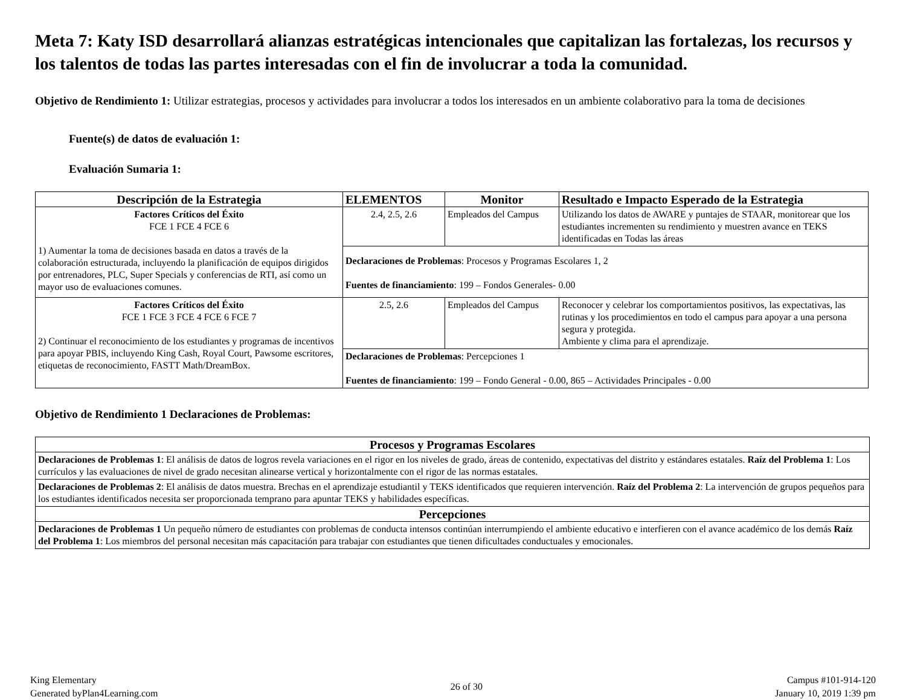Meta 7: Katy ISD desarrollará alianzas estratégicas intencionales que capitalizan las fortalezas, los recursos y los talentos de todas las partes interesadas con el fin de involucrar a toda la comunidad.
Objetivo de Rendimiento 1: Utilizar estrategias, procesos y actividades para involucrar a todos los interesados en un ambiente colaborativo para la toma de decisiones
Fuente(s) de datos de evaluación 1:
Evaluación Sumaria 1:
| Descripción de la Estrategia | ELEMENTOS | Monitor | Resultado e Impacto Esperado de la Estrategia |
| --- | --- | --- | --- |
| Factores Críticos del Éxito FCE 1 FCE 4 FCE 6 1) Aumentar la toma de decisiones basada en datos a través de la colaboración estructurada, incluyendo la planificación de equipos dirigidos por entrenadores, PLC, Super Specials y conferencias de RTI, así como un mayor uso de evaluaciones comunes. | 2.4, 2.5, 2.6 | Empleados del Campus | Utilizando los datos de AWARE y puntajes de STAAR, monitorear que los estudiantes incrementen su rendimiento y muestren avance en TEKS identificadas en Todas las áreas |
| | Declaraciones de Problemas : Procesos y Programas Escolares 1, 2 Fuentes de financiamiento : 199 – Fondos Generales- 0.00 | | |
| Factores Críticos del Éxito FCE 1 FCE 3 FCE 4 FCE 6 FCE 7 2) Continuar el reconocimiento de los estudiantes y programas de incentivos para apoyar PBIS, incluyendo King Cash, Royal Court, Pawsome escritores, etiquetas de reconocimiento, FASTT Math/DreamBox. | 2.5, 2.6 | Empleados del Campus | Reconocer y celebrar los comportamientos positivos, las expectativas, las rutinas y los procedimientos en todo el campus para apoyar a una persona segura y protegida. Ambiente y clima para el aprendizaje. |
| | Declaraciones de Problemas : Percepciones 1 Fuentes de financiamiento : 199 – Fondo General - 0.00, 865 – Actividades Principales - 0.00 | | |
Objetivo de Rendimiento 1 Declaraciones de Problemas:
| Procesos y Programas Escolares |
| --- |
| Declaraciones de Problemas 1 : El análisis de datos de logros revela variaciones en el rigor en los niveles de grado, áreas de contenido, expectativas del distrito y estándares estatales. Raíz del Problema 1 : Los currículos y las evaluaciones de nivel de grado necesitan alinearse vertical y horizontalmente con el rigor de las normas estatales. |
| Declaraciones de Problemas 2 : El análisis de datos muestra. Brechas en el aprendizaje estudiantil y TEKS identificados que requieren intervención. Raíz del Problema 2 : La intervención de grupos pequeños para los estudiantes identificados necesita ser proporcionada temprano para apuntar TEKS y habilidades específicas. |
| Percepciones |
| Declaraciones de Problemas 1 Un pequeño número de estudiantes con problemas de conducta intensos continúan interrumpiendo el ambiente educativo e interfieren con el avance académico de los demás Raíz del Problema 1 : Los miembros del personal necesitan más capacitación para trabajar con estudiantes que tienen dificultades conductuales y emocionales. |
King Elementary
Generated byPlan4Learning.com
26 of 30
Campus #101-914-120
January 10, 2019 1:39 pm